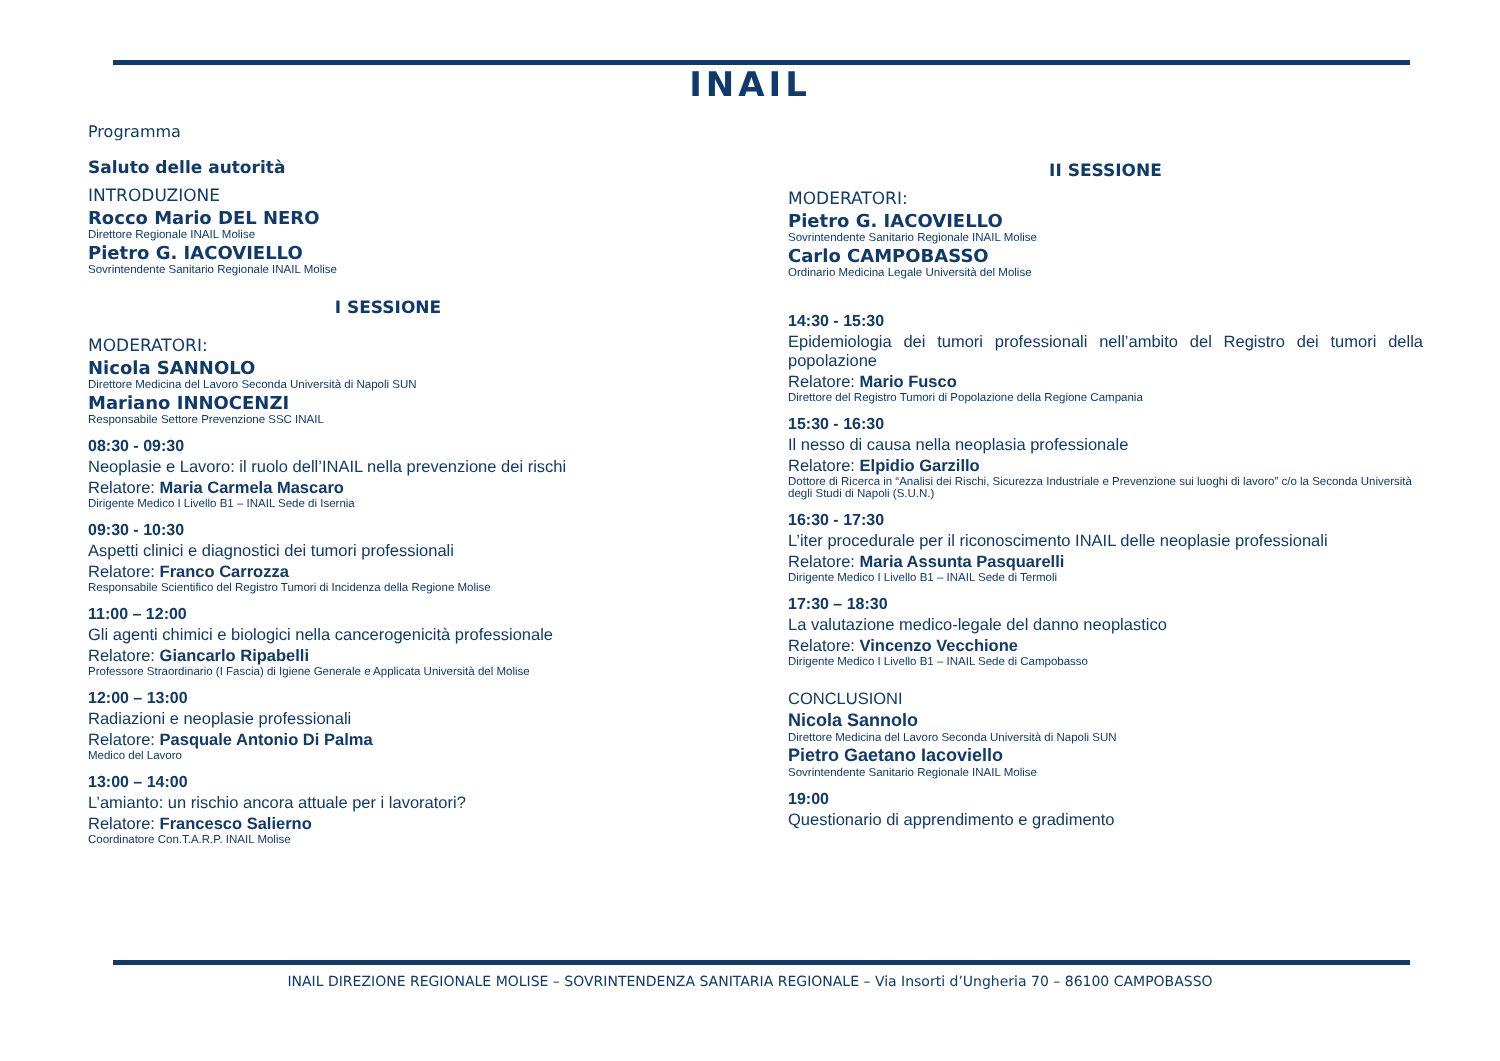INAIL
Programma
Saluto delle autorità
INTRODUZIONE
Rocco Mario DEL NERO
Direttore Regionale INAIL Molise
Pietro G. IACOVIELLO
Sovrintendente Sanitario Regionale INAIL Molise
I SESSIONE
MODERATORI:
Nicola SANNOLO
Direttore Medicina del Lavoro Seconda Università di Napoli SUN
Mariano INNOCENZI
Responsabile Settore Prevenzione SSC INAIL
08:30 - 09:30
Neoplasie e Lavoro: il ruolo dell’INAIL nella prevenzione dei rischi
Relatore: Maria Carmela Mascaro
Dirigente Medico I Livello B1 – INAIL Sede di Isernia
09:30 - 10:30
Aspetti clinici e diagnostici dei tumori professionali
Relatore: Franco Carrozza
Responsabile Scientifico del Registro Tumori di Incidenza della Regione Molise
11:00 – 12:00
Gli agenti chimici e biologici nella cancerogenicità professionale
Relatore: Giancarlo Ripabelli
Professore Straordinario (I Fascia) di Igiene Generale e Applicata Università del Molise
12:00 – 13:00
Radiazioni e neoplasie professionali
Relatore: Pasquale Antonio Di Palma
Medico del Lavoro
13:00 – 14:00
L’amianto: un rischio ancora attuale per i lavoratori?
Relatore: Francesco Salierno
Coordinatore Con.T.A.R.P. INAIL Molise
II SESSIONE
MODERATORI:
Pietro G. IACOVIELLO
Sovrintendente Sanitario Regionale INAIL Molise
Carlo CAMPOBASSO
Ordinario Medicina Legale Università del Molise
14:30 - 15:30
Epidemiologia dei tumori professionali nell’ambito del Registro dei tumori della popolazione
Relatore: Mario Fusco
Direttore del Registro Tumori di Popolazione della Regione Campania
15:30 - 16:30
Il nesso di causa nella neoplasia professionale
Relatore: Elpidio Garzillo
Dottore di Ricerca in “Analisi dei Rischi, Sicurezza Industriale e Prevenzione sui luoghi di lavoro” c/o la Seconda Università degli Studi di Napoli (S.U.N.)
16:30 - 17:30
L’iter procedurale per il riconoscimento INAIL delle neoplasie professionali
Relatore: Maria Assunta Pasquarelli
Dirigente Medico I Livello B1 – INAIL Sede di Termoli
17:30 – 18:30
La valutazione medico-legale del danno neoplastico
Relatore: Vincenzo Vecchione
Dirigente Medico I Livello B1 – INAIL Sede di Campobasso
CONCLUSIONI
Nicola Sannolo
Direttore Medicina del Lavoro Seconda Università di Napoli SUN
Pietro Gaetano Iacoviello
Sovrintendente Sanitario Regionale INAIL Molise
19:00
Questionario di apprendimento e gradimento
INAIL DIREZIONE REGIONALE MOLISE – SOVRINTENDENZA SANITARIA REGIONALE – Via Insorti d’Ungheria 70 – 86100 CAMPOBASSO